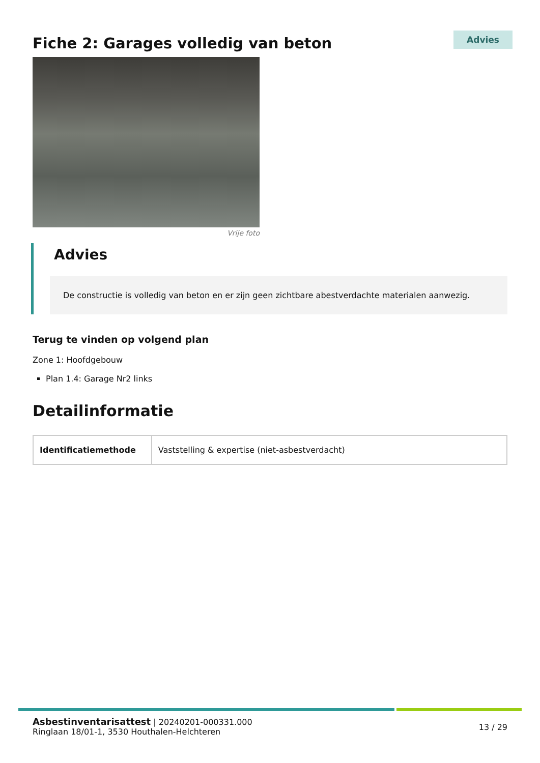Fiche 2: Garages volledig van beton
Advies
Vrije foto
Advies
De constructie is volledig van beton en er zijn geen zichtbare abestverdachte materialen aanwezig.
Terug te vinden op volgend plan
Zone 1: Hoofdgebouw
Plan 1.4: Garage Nr2 links
Detailinformatie
| Identificatiemethode | Vaststelling & expertise (niet-asbestverdacht) |
Asbestinventarisattest | 20240201-000331.000
Ringlaan 18/01-1, 3530 Houthalen-Helchteren
13 / 29